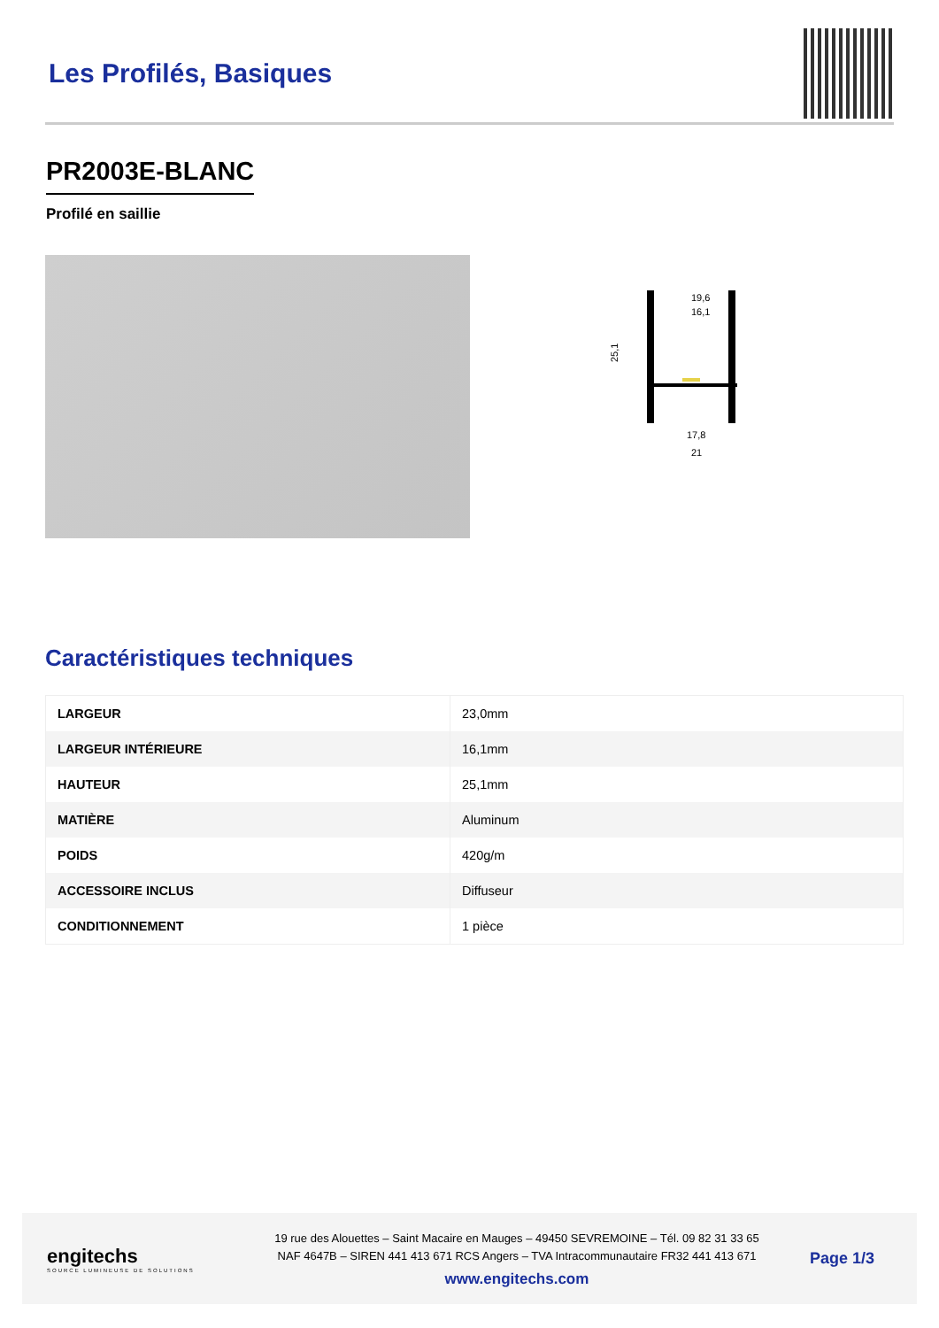Les Profilés, Basiques
PR2003E-BLANC
Profilé en saillie
19,6
16,1
25,1
17,8
21
Caractéristiques techniques
| LARGEUR | 23,0mm |
| LARGEUR INTÉRIEURE | 16,1mm |
| HAUTEUR | 25,1mm |
| MATIÈRE | Aluminum |
| POIDS | 420g/m |
| ACCESSOIRE INCLUS | Diffuseur |
| CONDITIONNEMENT | 1 pièce |
engitechs
SOURCE LUMINEUSE DE SOLUTIONS
19 rue des Alouettes – Saint Macaire en Mauges – 49450 SEVREMOINE – Tél. 09 82 31 33 65
NAF 4647B – SIREN 441 413 671 RCS Angers – TVA Intracommunautaire FR32 441 413 671
www.engitechs.com
Page 1/3